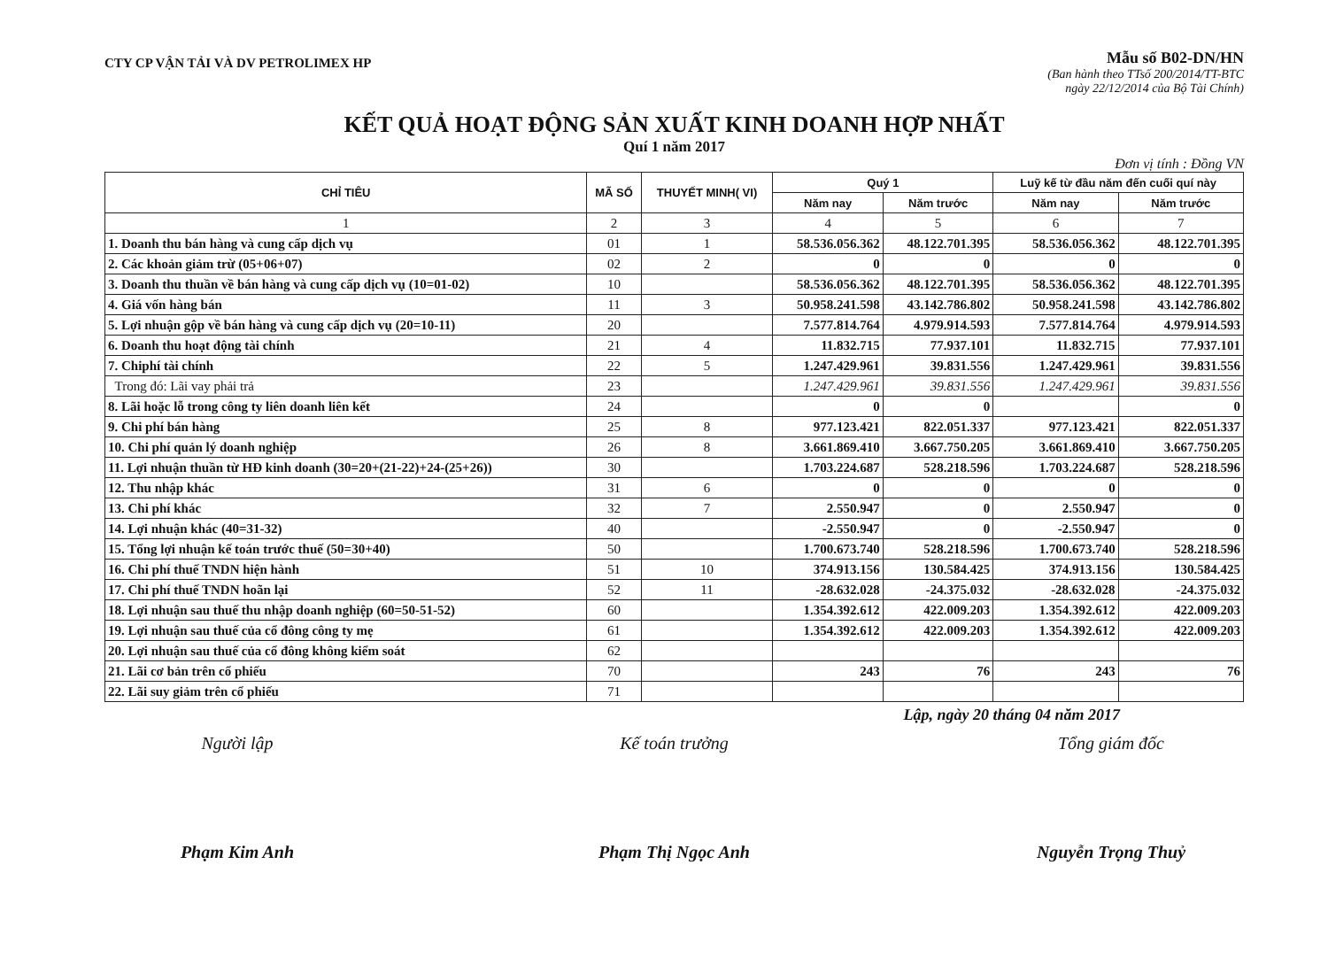CTY CP VẬN TẢI VÀ DV PETROLIMEX HP
Mẫu số B02-DN/HN
(Ban hành theo TTsố 200/2014/TT-BTC
ngày 22/12/2014 của Bộ Tài Chính)
KẾT QUẢ HOẠT ĐỘNG SẢN XUẤT KINH DOANH HỢP NHẤT
Quí 1 năm 2017
Đơn vị tính : Đồng VN
| CHỈ TIÊU | MÃ SỐ | THUYẾT MINH( VI) | Quý 1 | | Luỹ kế từ đầu năm đến cuối quí này | |
| --- | --- | --- | --- | --- | --- | --- |
| | | | Năm nay | Năm trước | Năm nay | Năm trước |
| 1 | 2 | 3 | 4 | 5 | 6 | 7 |
| 1. Doanh thu bán hàng và cung cấp dịch vụ | 01 | 1 | 58.536.056.362 | 48.122.701.395 | 58.536.056.362 | 48.122.701.395 |
| 2. Các khoản giảm trừ (05+06+07) | 02 | 2 | 0 | 0 | 0 | 0 |
| 3. Doanh thu thuần về bán hàng và cung cấp dịch vụ (10=01-02) | 10 | | 58.536.056.362 | 48.122.701.395 | 58.536.056.362 | 48.122.701.395 |
| 4. Giá vốn hàng bán | 11 | 3 | 50.958.241.598 | 43.142.786.802 | 50.958.241.598 | 43.142.786.802 |
| 5. Lợi nhuận gộp về bán hàng và cung cấp dịch vụ (20=10-11) | 20 | | 7.577.814.764 | 4.979.914.593 | 7.577.814.764 | 4.979.914.593 |
| 6. Doanh thu hoạt động tài chính | 21 | 4 | 11.832.715 | 77.937.101 | 11.832.715 | 77.937.101 |
| 7. Chiphí tài chính | 22 | 5 | 1.247.429.961 | 39.831.556 | 1.247.429.961 | 39.831.556 |
| Trong đó: Lãi vay phải trả | 23 | | 1.247.429.961 | 39.831.556 | 1.247.429.961 | 39.831.556 |
| 8. Lãi hoặc lỗ trong công ty liên doanh liên kết | 24 | | 0 | 0 | | 0 |
| 9. Chi phí bán hàng | 25 | 8 | 977.123.421 | 822.051.337 | 977.123.421 | 822.051.337 |
| 10. Chi phí quản lý doanh nghiệp | 26 | 8 | 3.661.869.410 | 3.667.750.205 | 3.661.869.410 | 3.667.750.205 |
| 11. Lợi nhuận thuần từ HĐ kinh doanh (30=20+(21-22)+24-(25+26)) | 30 | | 1.703.224.687 | 528.218.596 | 1.703.224.687 | 528.218.596 |
| 12. Thu nhập khác | 31 | 6 | 0 | 0 | 0 | 0 |
| 13. Chi phí khác | 32 | 7 | 2.550.947 | 0 | 2.550.947 | 0 |
| 14. Lợi nhuận khác (40=31-32) | 40 | | -2.550.947 | 0 | -2.550.947 | 0 |
| 15. Tổng lợi nhuận kế toán trước thuế (50=30+40) | 50 | | 1.700.673.740 | 528.218.596 | 1.700.673.740 | 528.218.596 |
| 16. Chi phí thuế TNDN hiện hành | 51 | 10 | 374.913.156 | 130.584.425 | 374.913.156 | 130.584.425 |
| 17. Chi phí thuế TNDN hoãn lại | 52 | 11 | -28.632.028 | -24.375.032 | -28.632.028 | -24.375.032 |
| 18. Lợi nhuận sau thuế thu nhập doanh nghiệp (60=50-51-52) | 60 | | 1.354.392.612 | 422.009.203 | 1.354.392.612 | 422.009.203 |
| 19. Lợi nhuận sau thuế của cổ đông công ty mẹ | 61 | | 1.354.392.612 | 422.009.203 | 1.354.392.612 | 422.009.203 |
| 20. Lợi nhuận sau thuế của cổ đông không kiểm soát | 62 | | | | | |
| 21. Lãi cơ bản trên cổ phiếu | 70 | | 243 | 76 | 243 | 76 |
| 22. Lãi suy giảm trên cổ phiếu | 71 | | | | | |
Lập, ngày 20 tháng 04 năm 2017
Người lập
Phạm Kim Anh
Kế toán trưởng
Phạm Thị Ngọc Anh
Tổng giám đốc
Nguyễn Trọng Thuỷ